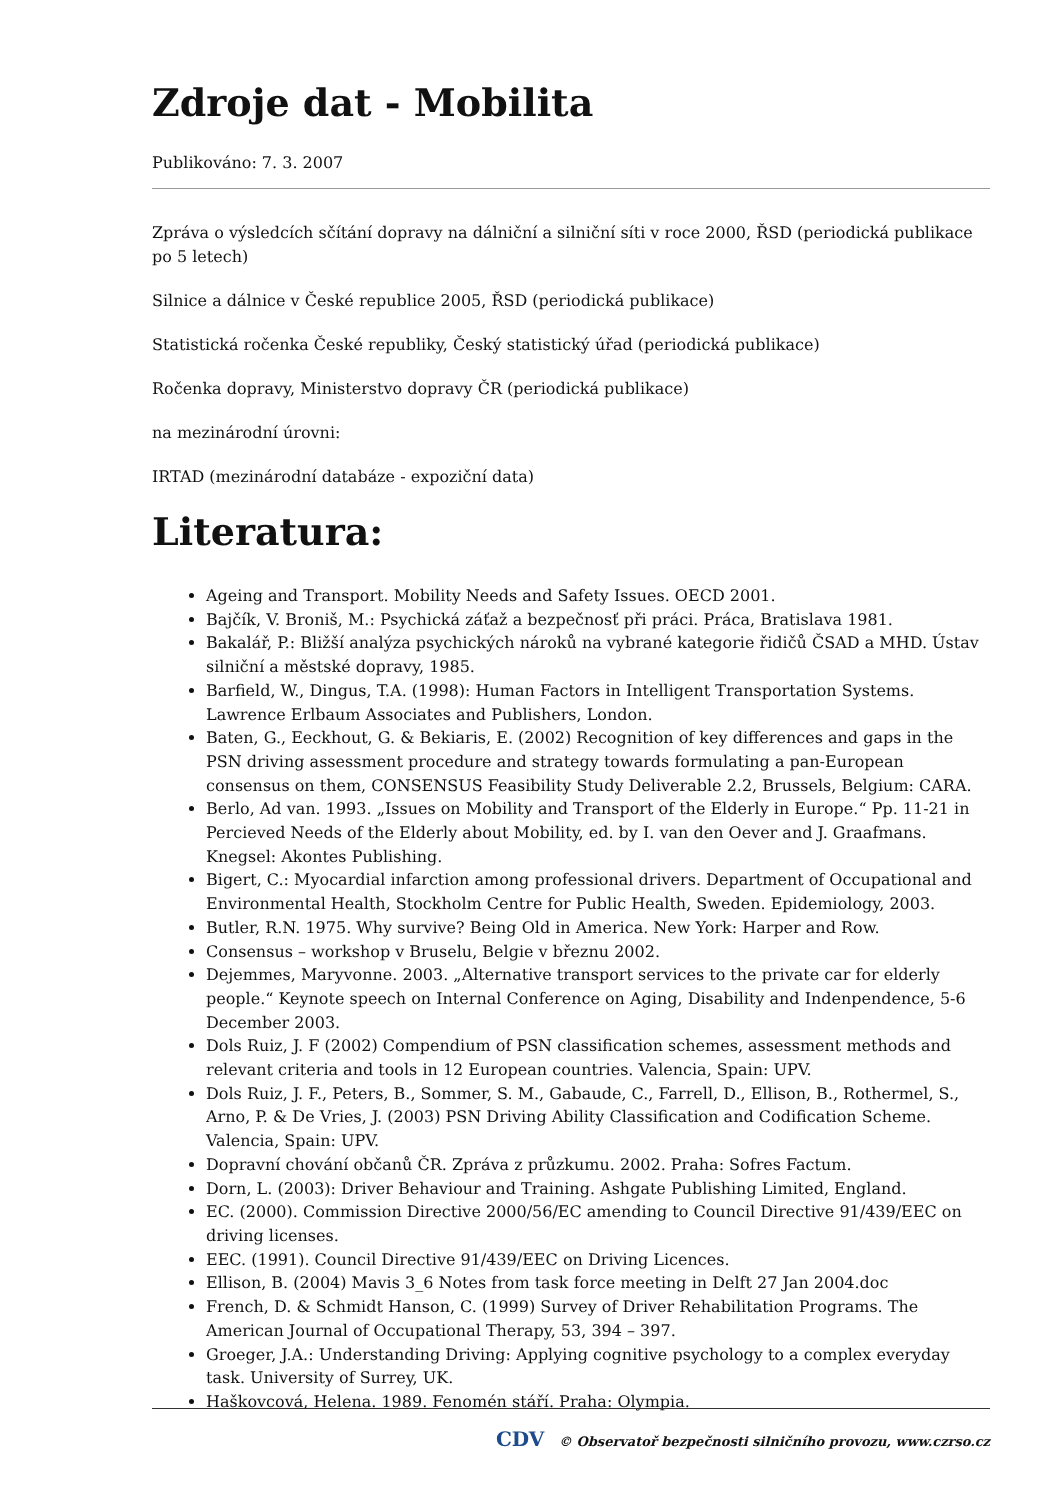Zdroje dat - Mobilita
Publikováno: 7. 3. 2007
Zpráva o výsledcích sčítání dopravy na dálniční a silniční síti v roce 2000, ŘSD (periodická publikace po 5 letech)
Silnice a dálnice v České republice 2005, ŘSD (periodická publikace)
Statistická ročenka České republiky, Český statistický úřad (periodická publikace)
Ročenka dopravy, Ministerstvo dopravy ČR (periodická publikace)
na mezinárodní úrovni:
IRTAD (mezinárodní databáze - expoziční data)
Literatura:
Ageing and Transport. Mobility Needs and Safety Issues. OECD 2001.
Bajčík, V. Broniš, M.: Psychická záťaž a bezpečnosť při práci. Práca, Bratislava 1981.
Bakalář, P.: Bližší analýza psychických nároků na vybrané kategorie řidičů ČSAD a MHD. Ústav silniční a městské dopravy, 1985.
Barfield, W., Dingus, T.A. (1998): Human Factors in Intelligent Transportation Systems. Lawrence Erlbaum Associates and Publishers, London.
Baten, G., Eeckhout, G. & Bekiaris, E. (2002) Recognition of key differences and gaps in the PSN driving assessment procedure and strategy towards formulating a pan-European consensus on them, CONSENSUS Feasibility Study Deliverable 2.2, Brussels, Belgium: CARA.
Berlo, Ad van. 1993. „Issues on Mobility and Transport of the Elderly in Europe.“ Pp. 11-21 in Percieved Needs of the Elderly about Mobility, ed. by I. van den Oever and J. Graafmans. Knegsel: Akontes Publishing.
Bigert, C.: Myocardial infarction among professional drivers. Department of Occupational and Environmental Health, Stockholm Centre for Public Health, Sweden. Epidemiology, 2003.
Butler, R.N. 1975. Why survive? Being Old in America. New York: Harper and Row.
Consensus – workshop v Bruselu, Belgie v březnu 2002.
Dejemmes, Maryvonne. 2003. „Alternative transport services to the private car for elderly people.“ Keynote speech on Internal Conference on Aging, Disability and Indenpendence, 5-6 December 2003.
Dols Ruiz, J. F (2002) Compendium of PSN classification schemes, assessment methods and relevant criteria and tools in 12 European countries. Valencia, Spain: UPV.
Dols Ruiz, J. F., Peters, B., Sommer, S. M., Gabaude, C., Farrell, D., Ellison, B., Rothermel, S., Arno, P. & De Vries, J. (2003) PSN Driving Ability Classification and Codification Scheme. Valencia, Spain: UPV.
Dopravní chování občanů ČR. Zpráva z průzkumu. 2002. Praha: Sofres Factum.
Dorn, L. (2003): Driver Behaviour and Training. Ashgate Publishing Limited, England.
EC. (2000). Commission Directive 2000/56/EC amending to Council Directive 91/439/EEC on driving licenses.
EEC. (1991). Council Directive 91/439/EEC on Driving Licences.
Ellison, B. (2004) Mavis 3_6 Notes from task force meeting in Delft 27 Jan 2004.doc
French, D. & Schmidt Hanson, C. (1999) Survey of Driver Rehabilitation Programs. The American Journal of Occupational Therapy, 53, 394 – 397.
Groeger, J.A.: Understanding Driving: Applying cognitive psychology to a complex everyday task. University of Surrey, UK.
Haškovcová, Helena. 1989. Fenomén stáří. Praha: Olympia.
CDV © Observatoř bezpečnosti silničního provozu, www.czrso.cz